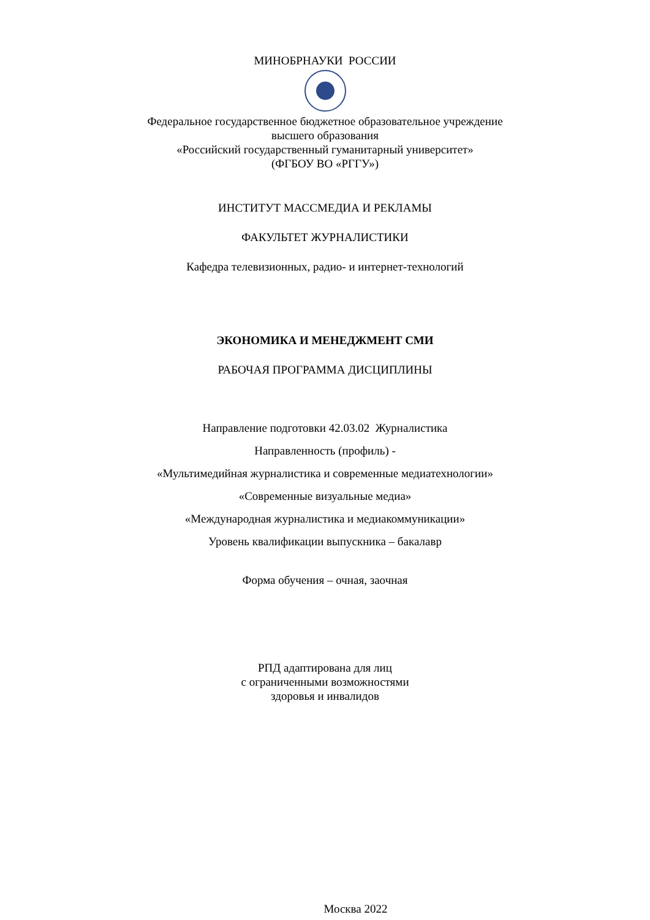МИНОБРНАУКИ РОССИИ
Федеральное государственное бюджетное образовательное учреждение
высшего образования
«Российский государственный гуманитарный университет»
(ФГБОУ ВО «РГГУ»)
ИНСТИТУТ МАССМЕДИА И РЕКЛАМЫ
ФАКУЛЬТЕТ ЖУРНАЛИСТИКИ
Кафедра телевизионных, радио- и интернет-технологий
ЭКОНОМИКА И МЕНЕДЖМЕНТ СМИ
РАБОЧАЯ ПРОГРАММА ДИСЦИПЛИНЫ
Направление подготовки 42.03.02 Журналистика
Направленность (профиль) -
«Мультимедийная журналистика и современные медиатехнологии»
«Современные визуальные медиа»
«Международная журналистика и медиакоммуникации»
Уровень квалификации выпускника – бакалавр
Форма обучения – очная, заочная
РПД адаптирована для лиц
с ограниченными возможностями
здоровья и инвалидов
Москва 2022